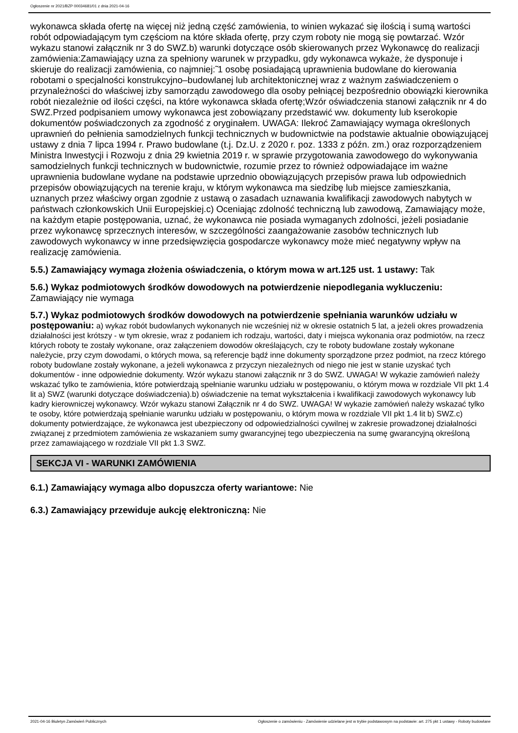Ogłoszenie nr 2021/BZP 00034681/01 z dnia 2021-04-16
wykonawca składa ofertę na więcej niż jedną część zamówienia, to winien wykazać się ilością i sumą wartości robót odpowiadającym tym częściom na które składa ofertę, przy czym roboty nie mogą się powtarzać. Wzór wykazu stanowi załącznik nr 3 do SWZ.b) warunki dotyczące osób skierowanych przez Wykonawcę do realizacji zamówienia:Zamawiający uzna za spełniony warunek w przypadku, gdy wykonawca wykaże, że dysponuje i skieruje do realizacji zamówienia, co najmniej:̃ 1 osobę posiadającą uprawnienia budowlane do kierowania robotami o specjalności konstrukcyjno–budowlanej lub architektonicznej wraz z ważnym zaświadczeniem o przynależności do właściwej izby samorządu zawodowego dla osoby pełniącej bezpośrednio obowiązki kierownika robót niezależnie od ilości części, na które wykonawca składa ofertę;Wzór oświadczenia stanowi załącznik nr 4 do SWZ.Przed podpisaniem umowy wykonawca jest zobowiązany przedstawić ww. dokumenty lub kserokopie dokumentów poświadczonych za zgodność z oryginałem. UWAGA: Ilekroć Zamawiający wymaga określonych uprawnień do pełnienia samodzielnych funkcji technicznych w budownictwie na podstawie aktualnie obowiązującej ustawy z dnia 7 lipca 1994 r. Prawo budowlane (t.j. Dz.U. z 2020 r. poz. 1333 z późn. zm.) oraz rozporządzeniem Ministra Inwestycji i Rozwoju z dnia 29 kwietnia 2019 r. w sprawie przygotowania zawodowego do wykonywania samodzielnych funkcji technicznych w budownictwie, rozumie przez to również odpowiadające im ważne uprawnienia budowlane wydane na podstawie uprzednio obowiązujących przepisów prawa lub odpowiednich przepisów obowiązujących na terenie kraju, w którym wykonawca ma siedzibę lub miejsce zamieszkania, uznanych przez właściwy organ zgodnie z ustawą o zasadach uznawania kwalifikacji zawodowych nabytych w państwach członkowskich Unii Europejskiej.c) Oceniając zdolność techniczną lub zawodową, Zamawiający może, na każdym etapie postępowania, uznać, że wykonawca nie posiada wymaganych zdolności, jeżeli posiadanie przez wykonawcę sprzecznych interesów, w szczególności zaangażowanie zasobów technicznych lub zawodowych wykonawcy w inne przedsięwzięcia gospodarcze wykonawcy może mieć negatywny wpływ na realizację zamówienia.
5.5.) Zamawiający wymaga złożenia oświadczenia, o którym mowa w art.125 ust. 1 ustawy: Tak
5.6.) Wykaz podmiotowych środków dowodowych na potwierdzenie niepodlegania wykluczeniu:
Zamawiający nie wymaga
5.7.) Wykaz podmiotowych środków dowodowych na potwierdzenie spełniania warunków udziału w postępowaniu: a) wykaz robót budowlanych wykonanych nie wcześniej niż w okresie ostatnich 5 lat, a jeżeli okres prowadzenia działalności jest krótszy - w tym okresie, wraz z podaniem ich rodzaju, wartości, daty i miejsca wykonania oraz podmiotów, na rzecz których roboty te zostały wykonane, oraz załączeniem dowodów określających, czy te roboty budowlane zostały wykonane należycie, przy czym dowodami, o których mowa, są referencje bądź inne dokumenty sporządzone przez podmiot, na rzecz którego roboty budowlane zostały wykonane, a jeżeli wykonawca z przyczyn niezależnych od niego nie jest w stanie uzyskać tych dokumentów - inne odpowiednie dokumenty. Wzór wykazu stanowi załącznik nr 3 do SWZ. UWAGA! W wykazie zamówień należy wskazać tylko te zamówienia, które potwierdzają spełnianie warunku udziału w postępowaniu, o którym mowa w rozdziale VII pkt 1.4 lit a) SWZ (warunki dotyczące doświadczenia).b) oświadczenie na temat wykształcenia i kwalifikacji zawodowych wykonawcy lub kadry kierowniczej wykonawcy. Wzór wykazu stanowi Załącznik nr 4 do SWZ. UWAGA! W wykazie zamówień należy wskazać tylko te osoby, które potwierdzają spełnianie warunku udziału w postępowaniu, o którym mowa w rozdziale VII pkt 1.4 lit b) SWZ.c) dokumenty potwierdzające, że wykonawca jest ubezpieczony od odpowiedzialności cywilnej w zakresie prowadzonej działalności związanej z przedmiotem zamówienia ze wskazaniem sumy gwarancyjnej tego ubezpieczenia na sumę gwarancyjną określoną przez zamawiającego w rozdziale VII pkt 1.3 SWZ.
SEKCJA VI - WARUNKI ZAMÓWIENIA
6.1.) Zamawiający wymaga albo dopuszcza oferty wariantowe: Nie
6.3.) Zamawiający przewiduje aukcję elektroniczną: Nie
2021-04-16 Biuletyn Zamówień Publicznych Ogłoszenie o zamówieniu - Zamówienie udzielane jest w trybie podstawowym na podstawie: art. 275 pkt 1 ustawy - Roboty budowlane